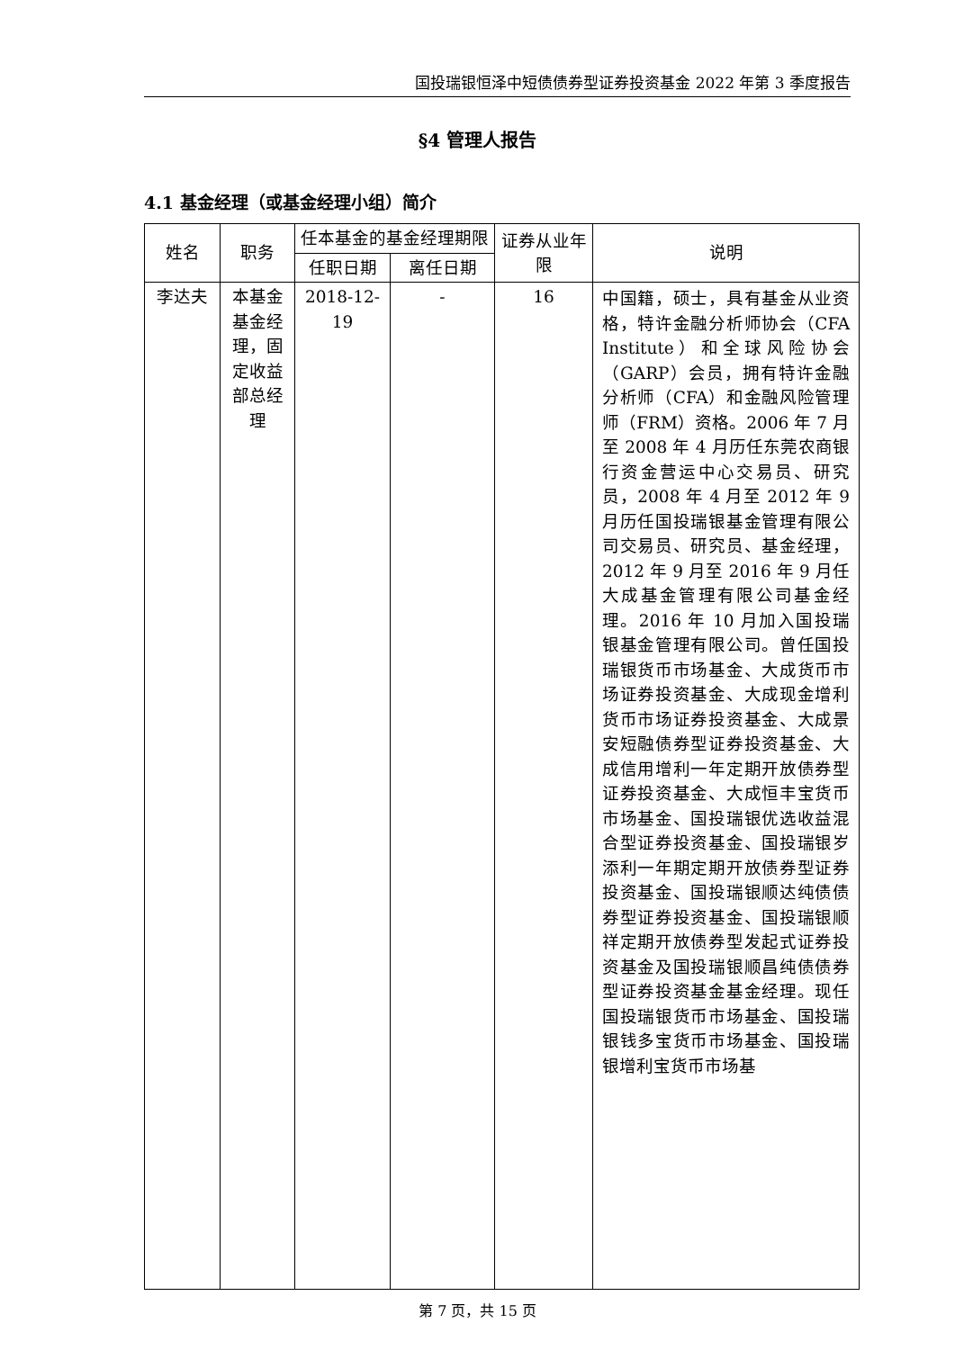国投瑞银恒泽中短债债券型证券投资基金 2022 年第 3 季度报告
§4 管理人报告
4.1 基金经理（或基金经理小组）简介
| 姓名 | 职务 | 任本基金的基金经理期限 | | 证券从业年限 | 说明 |
| --- | --- | --- | --- | --- | --- |
| | | 任职日期 | 离任日期 | | |
| 李达夫 | 本基金基金经理，固定收益部总经理 | 2018-12-19 | - | 16 | 中国籍，硕士，具有基金从业资格，特许金融分析师协会（CFA Institute）和全球风险协会（GARP）会员，拥有特许金融分析师（CFA）和金融风险管理师（FRM）资格。2006 年 7 月至 2008 年 4 月历任东莞农商银行资金营运中心交易员、研究员，2008 年 4 月至 2012 年 9 月历任国投瑞银基金管理有限公司交易员、研究员、基金经理，2012 年 9 月至 2016 年 9 月任大成基金管理有限公司基金经理。2016 年 10 月加入国投瑞银基金管理有限公司。曾任国投瑞银货币市场基金、大成货币市场证券投资基金、大成现金增利货币市场证券投资基金、大成景安短融债券型证券投资基金、大成信用增利一年定期开放债券型证券投资基金、大成恒丰宝货币市场基金、国投瑞银优选收益混合型证券投资基金、国投瑞银岁添利一年期定期开放债券型证券投资基金、国投瑞银顺达纯债债券型证券投资基金、国投瑞银顺祥定期开放债券型发起式证券投资基金及国投瑞银顺昌纯债债券型证券投资基金基金经理。现任国投瑞银货币市场基金、国投瑞银钱多宝货币市场基金、国投瑞银增利宝货币市场基 |
第 7 页，共 15 页